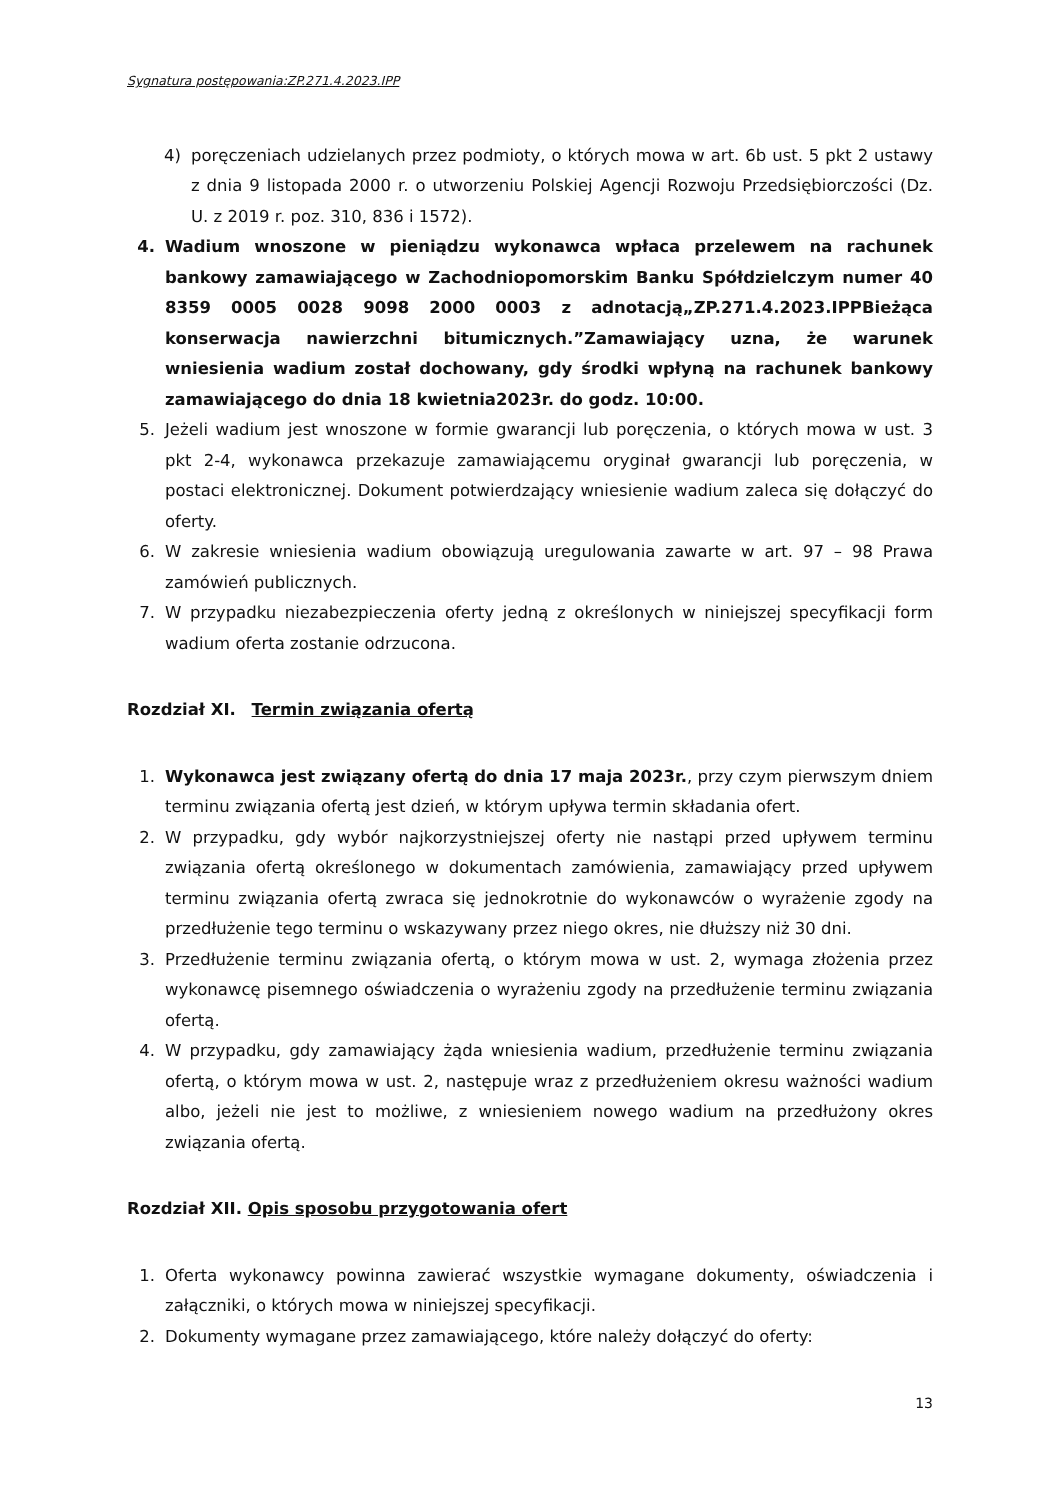Sygnatura postępowania:ZP.271.4.2023.IPP
4) poręczeniach udzielanych przez podmioty, o których mowa w art. 6b ust. 5 pkt 2 ustawy z dnia 9 listopada 2000 r. o utworzeniu Polskiej Agencji Rozwoju Przedsiębiorczości (Dz. U. z 2019 r. poz. 310, 836 i 1572).
4. Wadium wnoszone w pieniądzu wykonawca wpłaca przelewem na rachunek bankowy zamawiającego w Zachodniopomorskim Banku Spółdzielczym numer 40 8359 0005 0028 9098 2000 0003 z adnotacją„ZP.271.4.2023.IPPBieżąca konserwacja nawierzchni bitumicznych.”Zamawiający uzna, że warunek wniesienia wadium został dochowany, gdy środki wpłyną na rachunek bankowy zamawiającego do dnia 18 kwietnia2023r. do godz. 10:00.
5. Jeżeli wadium jest wnoszone w formie gwarancji lub poręczenia, o których mowa w ust. 3 pkt 2-4, wykonawca przekazuje zamawiającemu oryginał gwarancji lub poręczenia, w postaci elektronicznej. Dokument potwierdzający wniesienie wadium zaleca się dołączyć do oferty.
6. W zakresie wniesienia wadium obowiązują uregulowania zawarte w art. 97 – 98 Prawa zamówień publicznych.
7. W przypadku niezabezpieczenia oferty jedną z określonych w niniejszej specyfikacji form wadium oferta zostanie odrzucona.
Rozdział XI. Termin związania ofertą
1. Wykonawca jest związany ofertą do dnia 17 maja 2023r., przy czym pierwszym dniem terminu związania ofertą jest dzień, w którym upływa termin składania ofert.
2. W przypadku, gdy wybór najkorzystniejszej oferty nie nastąpi przed upływem terminu związania ofertą określonego w dokumentach zamówienia, zamawiający przed upływem terminu związania ofertą zwraca się jednokrotnie do wykonawców o wyrażenie zgody na przedłużenie tego terminu o wskazywany przez niego okres, nie dłuższy niż 30 dni.
3. Przedłużenie terminu związania ofertą, o którym mowa w ust. 2, wymaga złożenia przez wykonawcę pisemnego oświadczenia o wyrażeniu zgody na przedłużenie terminu związania ofertą.
4. W przypadku, gdy zamawiający żąda wniesienia wadium, przedłużenie terminu związania ofertą, o którym mowa w ust. 2, następuje wraz z przedłużeniem okresu ważności wadium albo, jeżeli nie jest to możliwe, z wniesieniem nowego wadium na przedłużony okres związania ofertą.
Rozdział XII. Opis sposobu przygotowania ofert
1. Oferta wykonawcy powinna zawierać wszystkie wymagane dokumenty, oświadczenia i załączniki, o których mowa w niniejszej specyfikacji.
2. Dokumenty wymagane przez zamawiającego, które należy dołączyć do oferty:
13